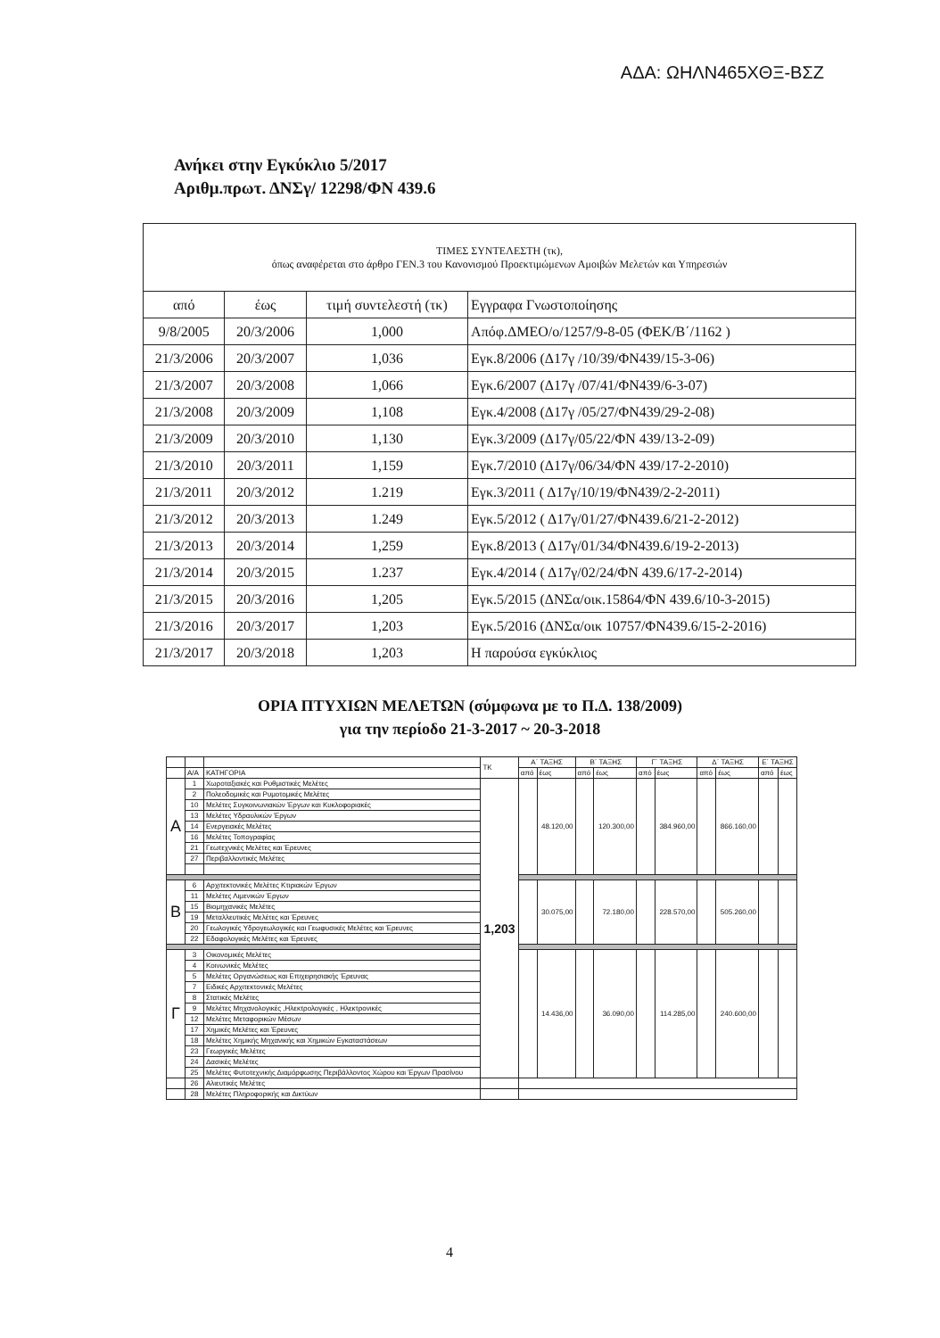ΑΔΑ: ΩΗΛΝ465ΧΘΞ-ΒΣΖ
Ανήκει στην Εγκύκλιο 5/2017
Αριθμ.πρωτ. ΔΝΣγ/ 12298/ΦΝ 439.6
| ΤΙΜΕΣ ΣΥΝΤΕΛΕΣΤΗ (τκ), όπως αναφέρεται στο άρθρο ΓΕΝ.3 του Κανονισμού Προεκτιμώμενων Αμοιβών Μελετών και Υπηρεσιών | | | |
| από | έως | τιμή συντελεστή (τκ) | Εγγραφα Γνωστοποίησης |
| 9/8/2005 | 20/3/2006 | 1,000 | Απόφ.ΔΜΕΟ/ο/1257/9-8-05 (ΦΕΚ/Β΄/1162 ) |
| 21/3/2006 | 20/3/2007 | 1,036 | Εγκ.8/2006 (Δ17γ /10/39/ΦΝ439/15-3-06) |
| 21/3/2007 | 20/3/2008 | 1,066 | Εγκ.6/2007 (Δ17γ /07/41/ΦΝ439/6-3-07) |
| 21/3/2008 | 20/3/2009 | 1,108 | Εγκ.4/2008 (Δ17γ /05/27/ΦΝ439/29-2-08) |
| 21/3/2009 | 20/3/2010 | 1,130 | Εγκ.3/2009 (Δ17γ/05/22/ΦΝ 439/13-2-09) |
| 21/3/2010 | 20/3/2011 | 1,159 | Εγκ.7/2010 (Δ17γ/06/34/ΦΝ 439/17-2-2010) |
| 21/3/2011 | 20/3/2012 | 1.219 | Εγκ.3/2011 ( Δ17γ/10/19/ΦΝ439/2-2-2011) |
| 21/3/2012 | 20/3/2013 | 1.249 | Εγκ.5/2012 ( Δ17γ/01/27/ΦΝ439.6/21-2-2012) |
| 21/3/2013 | 20/3/2014 | 1,259 | Εγκ.8/2013 ( Δ17γ/01/34/ΦΝ439.6/19-2-2013) |
| 21/3/2014 | 20/3/2015 | 1.237 | Εγκ.4/2014 ( Δ17γ/02/24/ΦΝ 439.6/17-2-2014) |
| 21/3/2015 | 20/3/2016 | 1,205 | Εγκ.5/2015 (ΔΝΣα/οικ.15864/ΦΝ 439.6/10-3-2015) |
| 21/3/2016 | 20/3/2017 | 1,203 | Εγκ.5/2016 (ΔΝΣα/οικ 10757/ΦΝ439.6/15-2-2016) |
| 21/3/2017 | 20/3/2018 | 1,203 | Η παρούσα εγκύκλιος |
ΟΡΙΑ ΠΤΥΧΙΩΝ ΜΕΛΕΤΩΝ (σύμφωνα με το Π.Δ. 138/2009)
για την περίοδο 21-3-2017 ~ 20-3-2018
| | | | ΤΚ | Α΄ ΤΑΞΗΣ | | Β΄ ΤΑΞΗΣ | | Γ΄ ΤΑΞΗΣ | | Δ΄ ΤΑΞΗΣ | | Ε΄ ΤΑΞΗΣ | |
| | Α/Α | ΚΑΤΗΓΟΡΙΑ | | από | έως | από | έως | από | έως | από | έως | από | έως |
| Α | 1 | Χωροταξιακές και Ρυθμιστικές Μελέτες | 1,203 | | 48.120,00 | | 120.300,00 | | 384.960,00 | | 866.160,00 | | |
| | 2 | Πολεοδομικές και Ρυμοτομικές Μελέτες | | | | | | | | | | | |
| | 10 | Μελέτες Συγκοινωνιακών Έργων και Κυκλοφοριακές | | | | | | | | | | | |
| | 13 | Μελέτες Υδραυλικών Έργων | | | | | | | | | | | |
| | 14 | Ενεργειακές Μελέτες | | | | | | | | | | | |
| | 16 | Μελέτες Τοπογραφίας | | | | | | | | | | | |
| | 21 | Γεωτεχνικές Μελέτες και Έρευνες | | | | | | | | | | | |
| | 27 | Περιβαλλοντικές Μελέτες | | | | | | | | | | | |
| Β | 6 | Αρχιτεκτονικές Μελέτες Κτιριακών Έργων | | | 30.075,00 | | 72.180,00 | | 228.570,00 | | 505.260,00 | | |
| | 11 | Μελέτες Λιμενικών Έργων | | | | | | | | | | | |
| | 15 | Βιομηχανικές Μελέτες | | | | | | | | | | | |
| | 19 | Μεταλλευτικές Μελέτες και Έρευνες | | | | | | | | | | | |
| | 20 | Γεωλογικές Υδρογεωλογικές και Γεωφυσικές Μελέτες και Έρευνες | | | | | | | | | | | |
| | 22 | Εδαφολογικές Μελέτες και Έρευνες | | | | | | | | | | | |
| Γ | 3 | Οικονομικές Μελέτες | | | 14.436,00 | | 36.090,00 | | 114.285,00 | | 240.600,00 | | |
| | 4 | Κοινωνικές Μελέτες | | | | | | | | | | | |
| | 5 | Μελέτες Οργανώσεως και Επιχειρησιακής Έρευνας | | | | | | | | | | | |
| | 7 | Ειδικές Αρχιτεκτονικές Μελέτες | | | | | | | | | | | |
| | 8 | Στατικές Μελέτες | | | | | | | | | | | |
| | 9 | Μελέτες Μηχανολογικές ,Ηλεκτρολογικές , Ηλεκτρονικές | | | | | | | | | | | |
| | 12 | Μελέτες Μεταφορικών Μέσων | | | | | | | | | | | |
| | 17 | Χημικές Μελέτες και Έρευνες | | | | | | | | | | | |
| | 18 | Μελέτες Χημικής Μηχανικής και Χημικών Εγκαταστάσεων | | | | | | | | | | | |
| | 23 | Γεωργικές Μελέτες | | | | | | | | | | | |
| | 24 | Δασικές Μελέτες | | | | | | | | | | | |
| | 25 | Μελέτες Φυτοτεχνικής Διαμόρφωσης Περιβάλλοντος Χώρου και Έργων Πρασίνου | | | | | | | | | | | |
| | 26 | Αλιευτικές Μελέτες | | | | | | | | | | | |
| | 28 | Μελέτες Πληροφορικής και Δικτύων | | | | | | | | | | | |
4